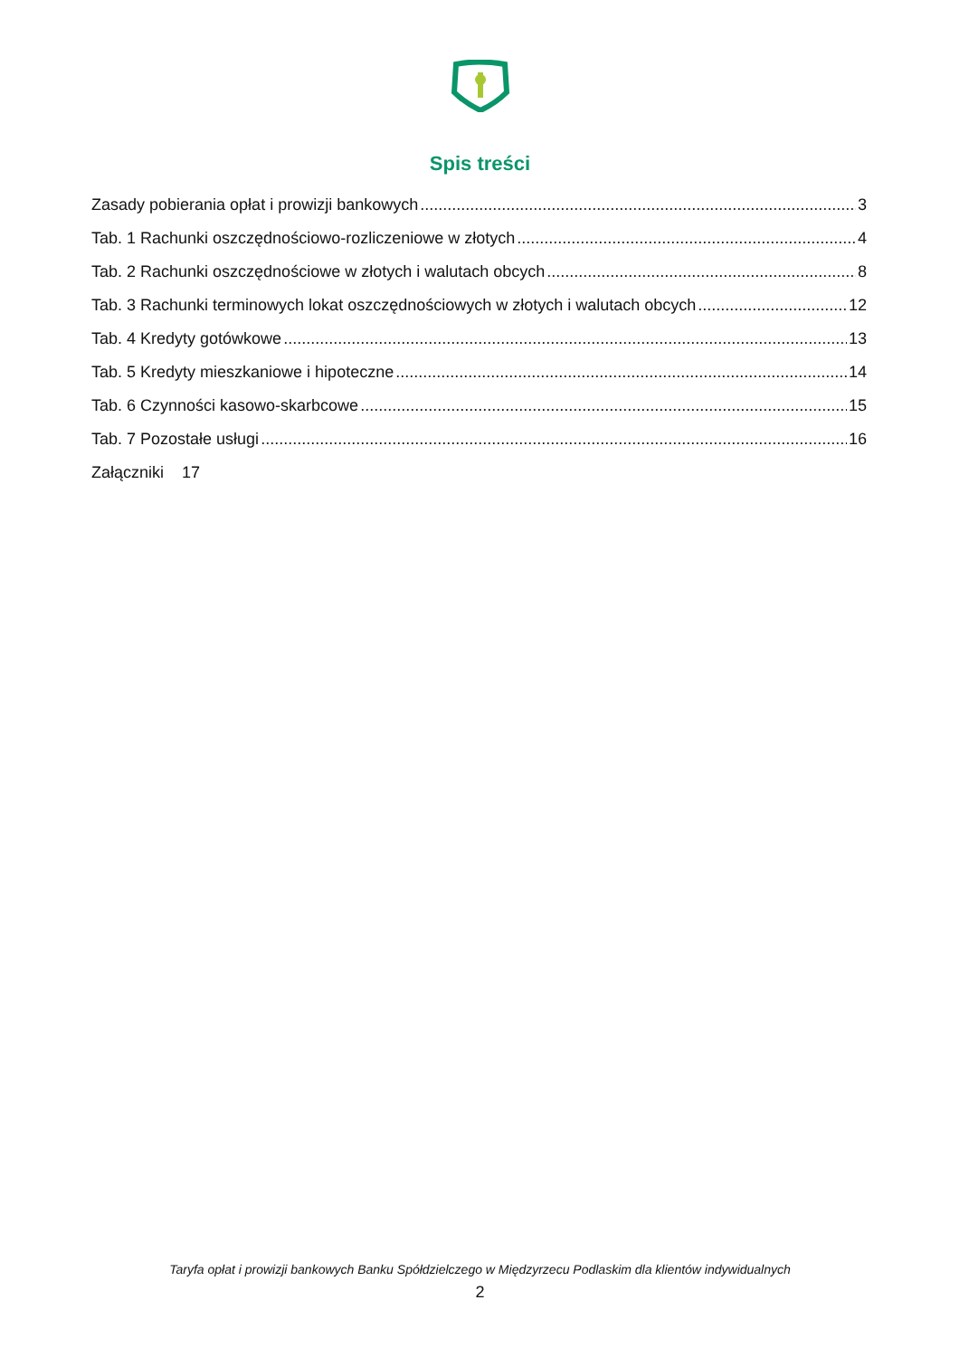Spis treści
Zasady pobierania opłat i prowizji bankowych 3
Tab. 1 Rachunki oszczędnościowo-rozliczeniowe w złotych 4
Tab. 2 Rachunki oszczędnościowe w złotych i walutach obcych 8
Tab. 3 Rachunki terminowych lokat oszczędnościowych w złotych i walutach obcych 12
Tab. 4 Kredyty gotówkowe 13
Tab. 5 Kredyty mieszkaniowe i hipoteczne 14
Tab. 6 Czynności kasowo-skarbcowe 15
Tab. 7 Pozostałe usługi 16
Załączniki 17
Taryfa opłat i prowizji bankowych Banku Spółdzielczego w Międzyrzecu Podlaskim dla klientów indywidualnych
2